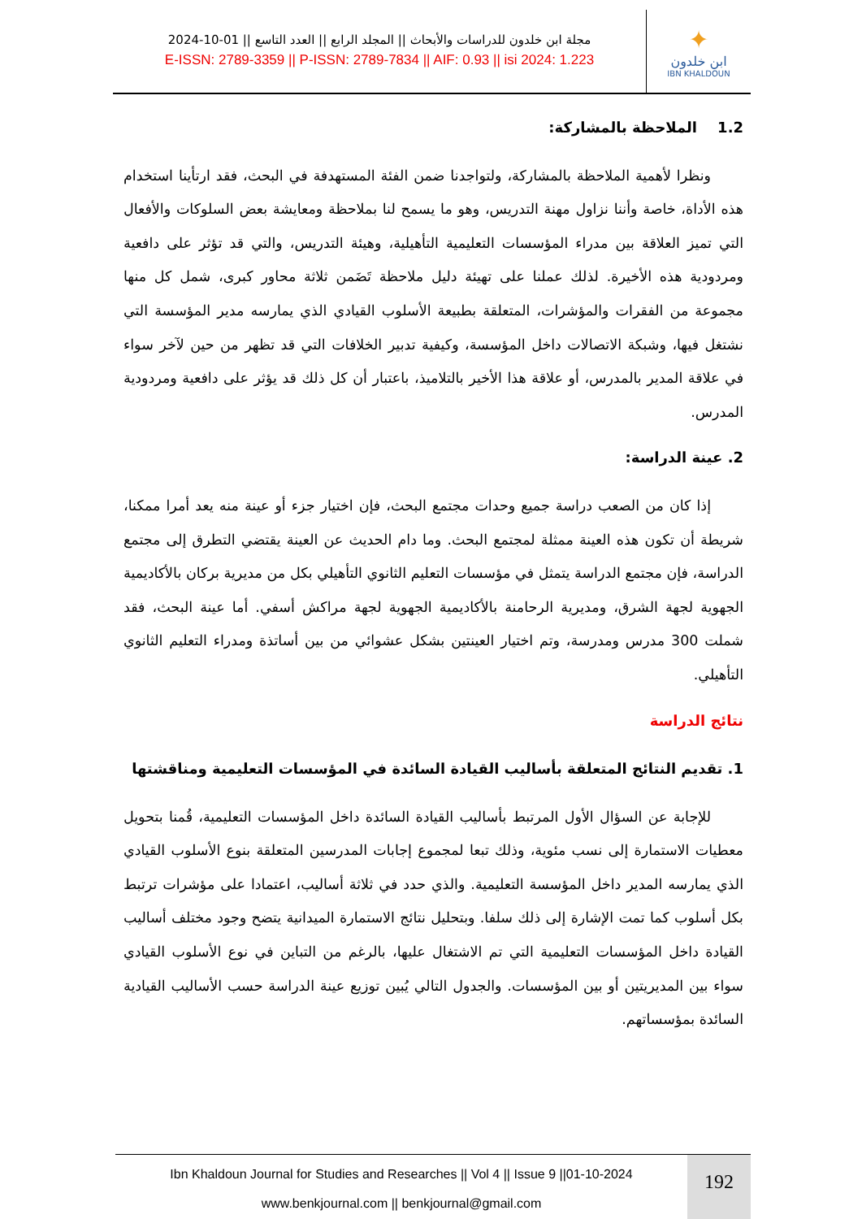مجلة ابن خلدون للدراسات والأبحاث || المجلد الرابع || العدد التاسع || 01-10-2024
E-ISSN: 2789-3359 || P-ISSN: 2789-7834 || AIF: 0.93 || isi 2024: 1.223
✦
ابن خلدون
IBN KHALDOUN
1.2 الملاحظة بالمشاركة:
ونظرا لأهمية الملاحظة بالمشاركة، ولتواجدنا ضمن الفئة المستهدفة في البحث، فقد ارتأينا استخدام هذه الأداة، خاصة وأننا نزاول مهنة التدريس، وهو ما يسمح لنا بملاحظة ومعايشة بعض السلوكات والأفعال التي تميز العلاقة بين مدراء المؤسسات التعليمية التأهيلية، وهيئة التدريس، والتي قد تؤثر على دافعية ومردودية هذه الأخيرة. لذلك عملنا على تهيئة دليل ملاحظة تَضَمن ثلاثة محاور كبرى، شمل كل منها مجموعة من الفقرات والمؤشرات، المتعلقة بطبيعة الأسلوب القيادي الذي يمارسه مدير المؤسسة التي نشتغل فيها، وشبكة الاتصالات داخل المؤسسة، وكيفية تدبير الخلافات التي قد تظهر من حين لآخر سواء في علاقة المدير بالمدرس، أو علاقة هذا الأخير بالتلاميذ، باعتبار أن كل ذلك قد يؤثر على دافعية ومردودية المدرس.
2. عينة الدراسة:
إذا كان من الصعب دراسة جميع وحدات مجتمع البحث، فإن اختيار جزء أو عينة منه يعد أمرا ممكنا، شريطة أن تكون هذه العينة ممثلة لمجتمع البحث. وما دام الحديث عن العينة يقتضي التطرق إلى مجتمع الدراسة، فإن مجتمع الدراسة يتمثل في مؤسسات التعليم الثانوي التأهيلي بكل من مديرية بركان بالأكاديمية الجهوية لجهة الشرق، ومديرية الرحامنة بالأكاديمية الجهوية لجهة مراكش أسفي. أما عينة البحث، فقد شملت 300 مدرس ومدرسة، وتم اختيار العينتين بشكل عشوائي من بين أساتذة ومدراء التعليم الثانوي التأهيلي.
نتائج الدراسة
1. تقديم النتائج المتعلقة بأساليب القيادة السائدة في المؤسسات التعليمية ومناقشتها
للإجابة عن السؤال الأول المرتبط بأساليب القيادة السائدة داخل المؤسسات التعليمية، قُمنا بتحويل معطيات الاستمارة إلى نسب مئوية، وذلك تبعا لمجموع إجابات المدرسين المتعلقة بنوع الأسلوب القيادي الذي يمارسه المدير داخل المؤسسة التعليمية. والذي حدد في ثلاثة أساليب، اعتمادا على مؤشرات ترتبط بكل أسلوب كما تمت الإشارة إلى ذلك سلفا. وبتحليل نتائج الاستمارة الميدانية يتضح وجود مختلف أساليب القيادة داخل المؤسسات التعليمية التي تم الاشتغال عليها، بالرغم من التباين في نوع الأسلوب القيادي سواء بين المديريتين أو بين المؤسسات. والجدول التالي يُبين توزيع عينة الدراسة حسب الأساليب القيادية السائدة بمؤسساتهم.
Ibn Khaldoun Journal for Studies and Researches || Vol 4 || Issue 9 ||01-10-2024
www.benkjournal.com || benkjournal@gmail.com
192